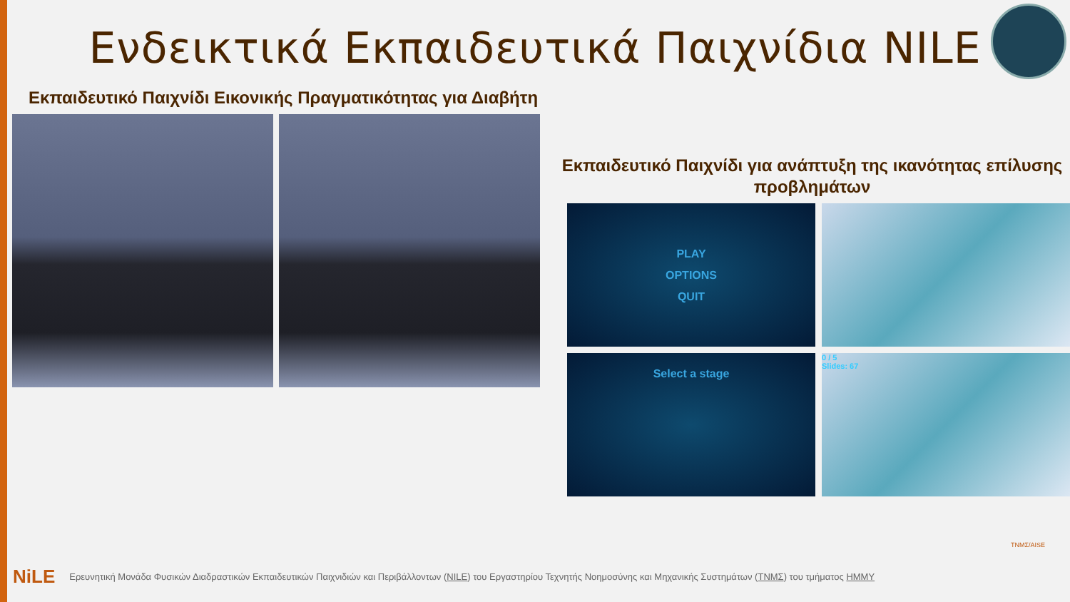Ενδεικτικά Εκπαιδευτικά Παιχνίδια NILE
Εκπαιδευτικό Παιχνίδι Εικονικής Πραγματικότητας για Διαβήτη
Εκπαιδευτικό Παιχνίδι για ανάπτυξη της ικανότητας επίλυσης προβλημάτων
PLAY
OPTIONS
QUIT
Select a stage
0 / 5
Slides: 67
NiLE Ερευνητική Μονάδα Φυσικών Διαδραστικών Εκπαιδευτικών Παιχνιδιών και Περιβάλλοντων (NILE) του Εργαστηρίου Τεχνητής Νοημοσύνης και Μηχανικής Συστημάτων (ΤΝΜΣ) του τμήματος ΗΜΜΥ
ΤΝΜΣ/AISE